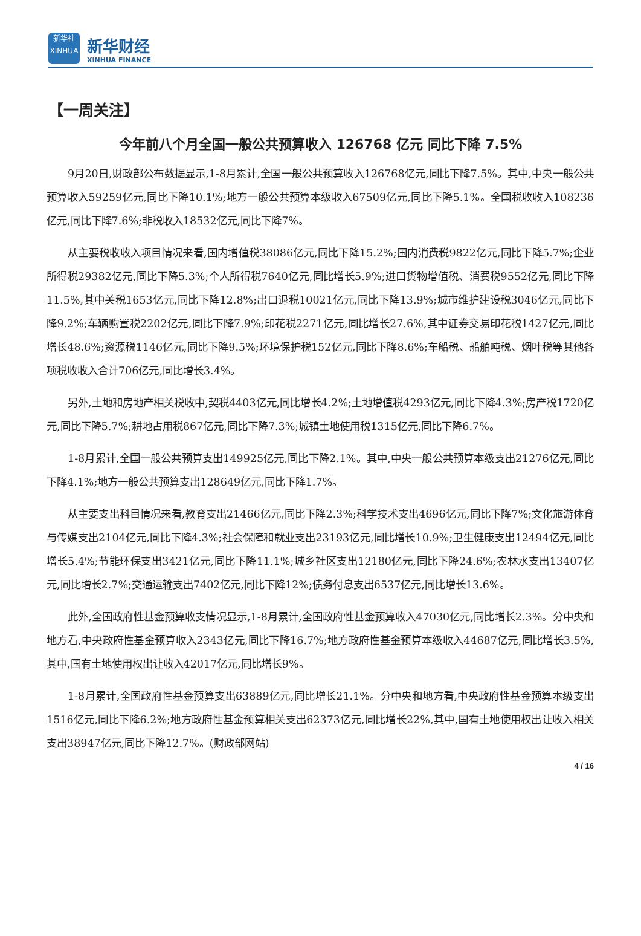新华社
XINHUA
新华财经
XINHUA FINANCE
【一周关注】
今年前八个月全国一般公共预算收入 126768 亿元 同比下降 7.5%
9月20日,财政部公布数据显示,1-8月累计,全国一般公共预算收入126768亿元,同比下降7.5%。其中,中央一般公共预算收入59259亿元,同比下降10.1%;地方一般公共预算本级收入67509亿元,同比下降5.1%。全国税收收入108236亿元,同比下降7.6%;非税收入18532亿元,同比下降7%。
从主要税收收入项目情况来看,国内增值税38086亿元,同比下降15.2%;国内消费税9822亿元,同比下降5.7%;企业所得税29382亿元,同比下降5.3%;个人所得税7640亿元,同比增长5.9%;进口货物增值税、消费税9552亿元,同比下降11.5%,其中关税1653亿元,同比下降12.8%;出口退税10021亿元,同比下降13.9%;城市维护建设税3046亿元,同比下降9.2%;车辆购置税2202亿元,同比下降7.9%;印花税2271亿元,同比增长27.6%,其中证券交易印花税1427亿元,同比增长48.6%;资源税1146亿元,同比下降9.5%;环境保护税152亿元,同比下降8.6%;车船税、船舶吨税、烟叶税等其他各项税收收入合计706亿元,同比增长3.4%。
另外,土地和房地产相关税收中,契税4403亿元,同比增长4.2%;土地增值税4293亿元,同比下降4.3%;房产税1720亿元,同比下降5.7%;耕地占用税867亿元,同比下降7.3%;城镇土地使用税1315亿元,同比下降6.7%。
1-8月累计,全国一般公共预算支出149925亿元,同比下降2.1%。其中,中央一般公共预算本级支出21276亿元,同比下降4.1%;地方一般公共预算支出128649亿元,同比下降1.7%。
从主要支出科目情况来看,教育支出21466亿元,同比下降2.3%;科学技术支出4696亿元,同比下降7%;文化旅游体育与传媒支出2104亿元,同比下降4.3%;社会保障和就业支出23193亿元,同比增长10.9%;卫生健康支出12494亿元,同比增长5.4%;节能环保支出3421亿元,同比下降11.1%;城乡社区支出12180亿元,同比下降24.6%;农林水支出13407亿元,同比增长2.7%;交通运输支出7402亿元,同比下降12%;债务付息支出6537亿元,同比增长13.6%。
此外,全国政府性基金预算收支情况显示,1-8月累计,全国政府性基金预算收入47030亿元,同比增长2.3%。分中央和地方看,中央政府性基金预算收入2343亿元,同比下降16.7%;地方政府性基金预算本级收入44687亿元,同比增长3.5%,其中,国有土地使用权出让收入42017亿元,同比增长9%。
1-8月累计,全国政府性基金预算支出63889亿元,同比增长21.1%。分中央和地方看,中央政府性基金预算本级支出1516亿元,同比下降6.2%;地方政府性基金预算相关支出62373亿元,同比增长22%,其中,国有土地使用权出让收入相关支出38947亿元,同比下降12.7%。(财政部网站)
4 / 16